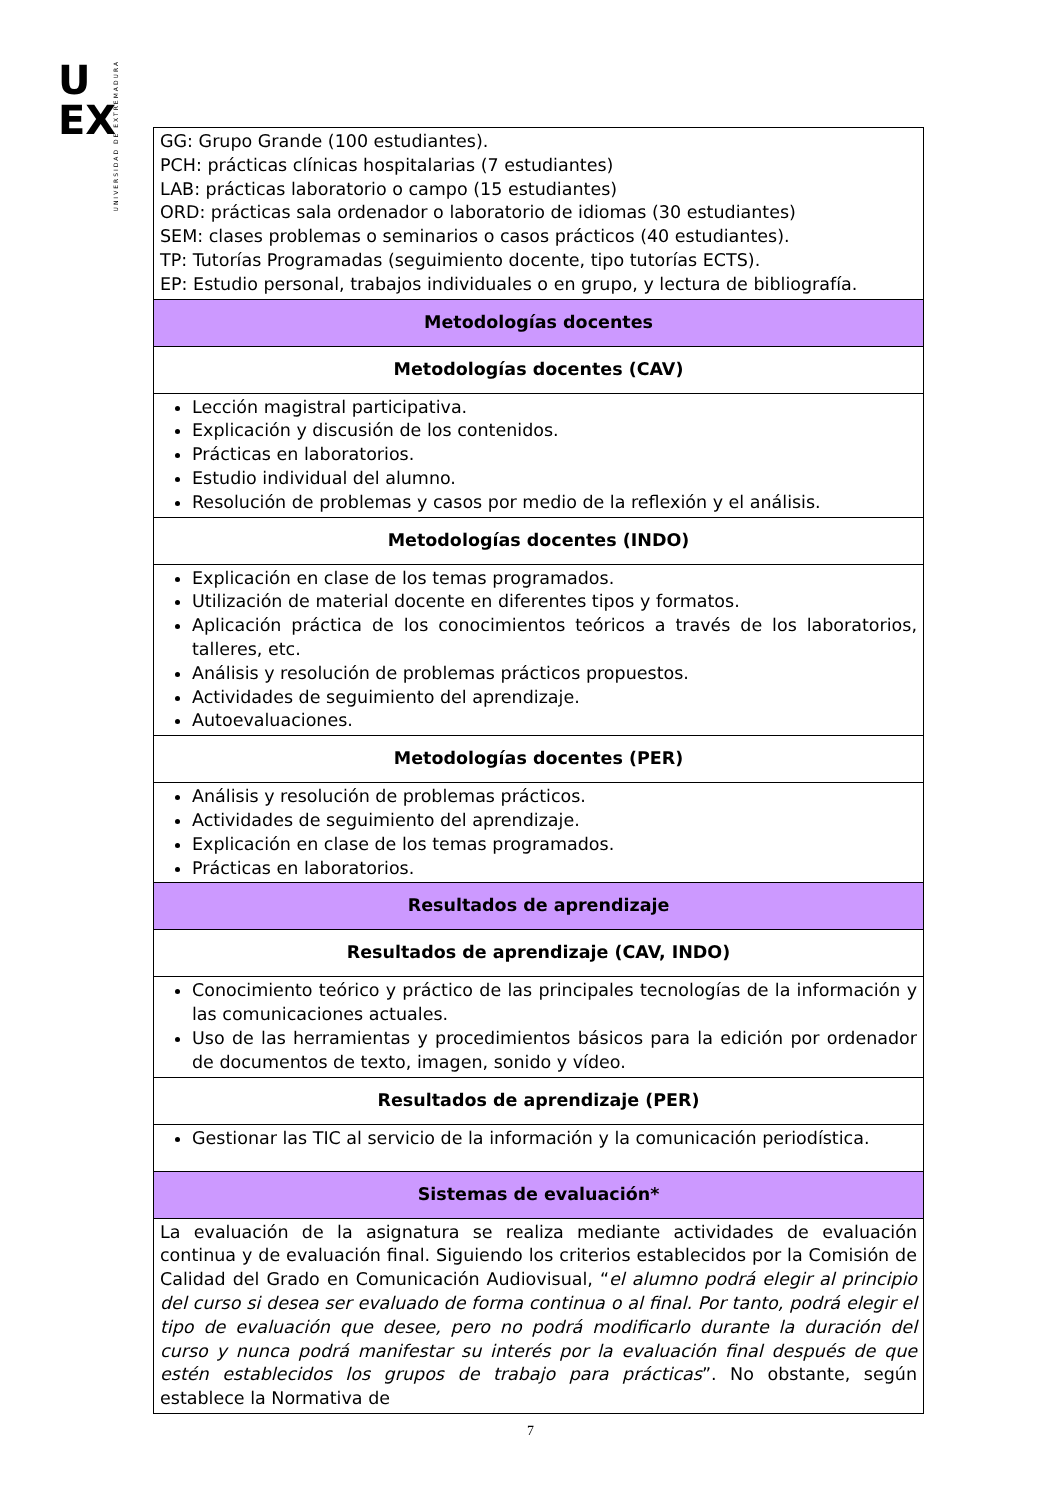U
EX
UNIVERSIDAD DE EXTREMADURA
| GG: Grupo Grande (100 estudiantes). PCH: prácticas clínicas hospitalarias (7 estudiantes) LAB: prácticas laboratorio o campo (15 estudiantes) ORD: prácticas sala ordenador o laboratorio de idiomas (30 estudiantes) SEM: clases problemas o seminarios o casos prácticos (40 estudiantes). TP: Tutorías Programadas (seguimiento docente, tipo tutorías ECTS). EP: Estudio personal, trabajos individuales o en grupo, y lectura de bibliografía. |
| Metodologías docentes |
| Metodologías docentes (CAV) |
| Lección magistral participativa. Explicación y discusión de los contenidos. Prácticas en laboratorios. Estudio individual del alumno. Resolución de problemas y casos por medio de la reflexión y el análisis. |
| Metodologías docentes (INDO) |
| Explicación en clase de los temas programados. Utilización de material docente en diferentes tipos y formatos. Aplicación práctica de los conocimientos teóricos a través de los laboratorios, talleres, etc. Análisis y resolución de problemas prácticos propuestos. Actividades de seguimiento del aprendizaje. Autoevaluaciones. |
| Metodologías docentes (PER) |
| Análisis y resolución de problemas prácticos. Actividades de seguimiento del aprendizaje. Explicación en clase de los temas programados. Prácticas en laboratorios. |
| Resultados de aprendizaje |
| Resultados de aprendizaje (CAV, INDO) |
| Conocimiento teórico y práctico de las principales tecnologías de la información y las comunicaciones actuales. Uso de las herramientas y procedimientos básicos para la edición por ordenador de documentos de texto, imagen, sonido y vídeo. |
| Resultados de aprendizaje (PER) |
| Gestionar las TIC al servicio de la información y la comunicación periodística. |
| Sistemas de evaluación* |
| La evaluación de la asignatura se realiza mediante actividades de evaluación continua y de evaluación final. Siguiendo los criterios establecidos por la Comisión de Calidad del Grado en Comunicación Audiovisual, “ el alumno podrá elegir al principio del curso si desea ser evaluado de forma continua o al final. Por tanto, podrá elegir el tipo de evaluación que desee, pero no podrá modificarlo durante la duración del curso y nunca podrá manifestar su interés por la evaluación final después de que estén establecidos los grupos de trabajo para prácticas ”. No obstante, según establece la Normativa de |
7